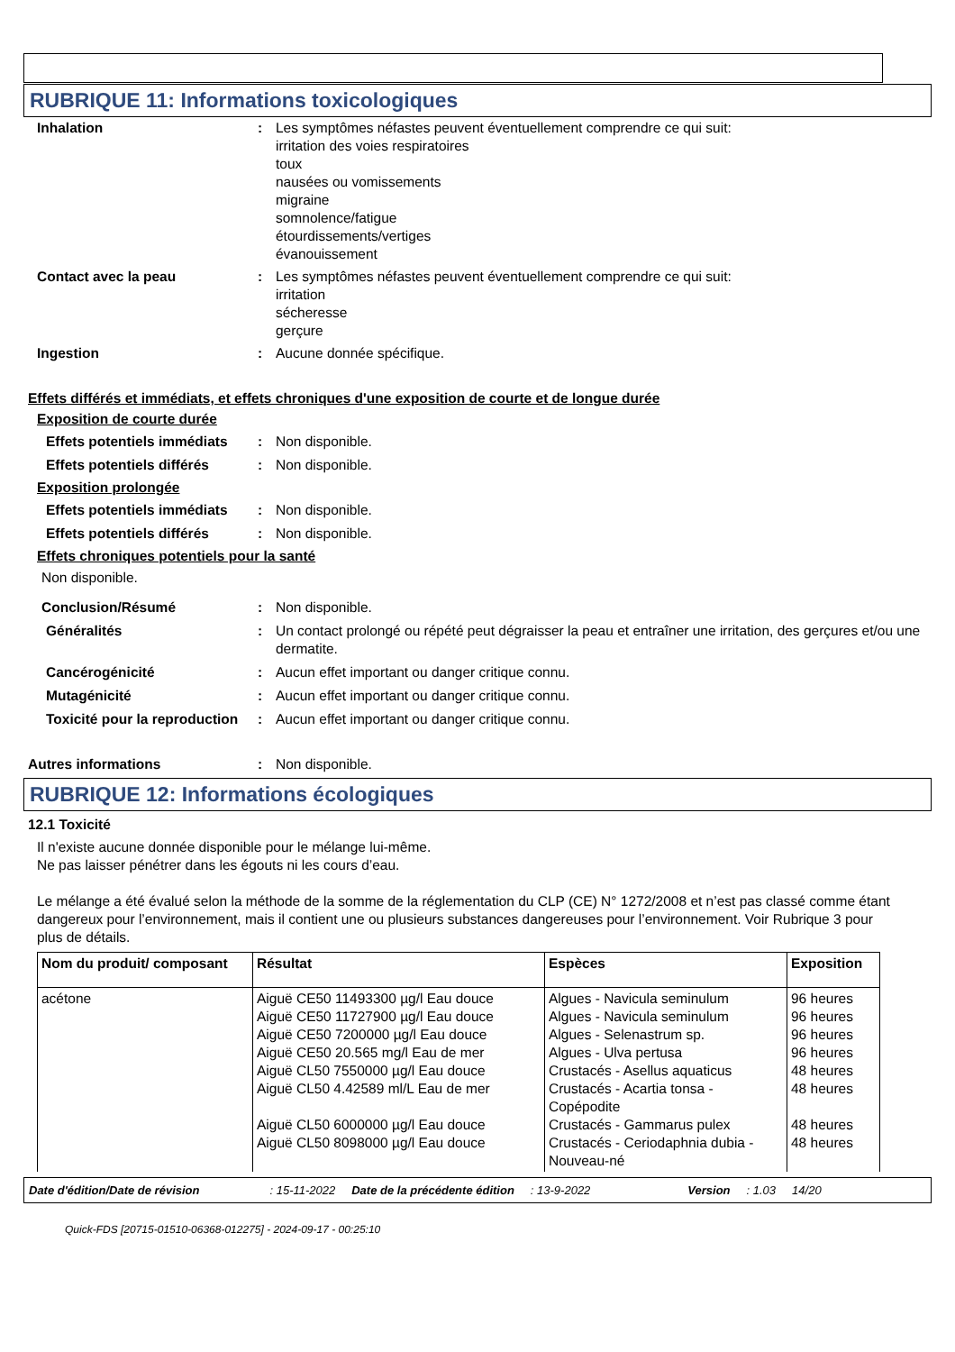RUBRIQUE 11: Informations toxicologiques
Inhalation : Les symptômes néfastes peuvent éventuellement comprendre ce qui suit:
irritation des voies respiratoires
toux
nausées ou vomissements
migraine
somnolence/fatigue
étourdissements/vertiges
évanouissement
Contact avec la peau : Les symptômes néfastes peuvent éventuellement comprendre ce qui suit:
irritation
sécheresse
gerçure
Ingestion : Aucune donnée spécifique.
Effets différés et immédiats, et effets chroniques d'une exposition de courte et de longue durée
Exposition de courte durée
Effets potentiels immédiats
: Non disponible.
Effets potentiels différés
: Non disponible.
Exposition prolongée
Effets potentiels immédiats
: Non disponible.
Effets potentiels différés
: Non disponible.
Effets chroniques potentiels pour la santé
Non disponible.
Conclusion/Résumé : Non disponible.
Généralités : Un contact prolongé ou répété peut dégraisser la peau et entraîner une irritation, des gerçures et/ou une dermatite.
Cancérogénicité : Aucun effet important ou danger critique connu.
Mutagénicité : Aucun effet important ou danger critique connu.
Toxicité pour la reproduction
: Aucun effet important ou danger critique connu.
Autres informations : Non disponible.
RUBRIQUE 12: Informations écologiques
12.1 Toxicité
Il n'existe aucune donnée disponible pour le mélange lui-même.
Ne pas laisser pénétrer dans les égouts ni les cours d’eau.
Le mélange a été évalué selon la méthode de la somme de la réglementation du CLP (CE) N° 1272/2008 et n’est pas classé comme étant dangereux pour l’environnement, mais il contient une ou plusieurs substances dangereuses pour l’environnement. Voir Rubrique 3 pour plus de détails.
| Nom du produit/ composant | Résultat | Espèces | Exposition |
| --- | --- | --- | --- |
| acétone | Aiguë CE50 11493300 µg/l Eau douce Aiguë CE50 11727900 µg/l Eau douce Aiguë CE50 7200000 µg/l Eau douce Aiguë CE50 20.565 mg/l Eau de mer Aiguë CL50 7550000 µg/l Eau douce Aiguë CL50 4.42589 ml/L Eau de mer Aiguë CL50 6000000 µg/l Eau douce Aiguë CL50 8098000 µg/l Eau douce | Algues - Navicula seminulum Algues - Navicula seminulum Algues - Selenastrum sp. Algues - Ulva pertusa Crustacés - Asellus aquaticus Crustacés - Acartia tonsa - Copépodite Crustacés - Gammarus pulex Crustacés - Ceriodaphnia dubia - Nouveau-né | 96 heures 96 heures 96 heures 96 heures 48 heures 48 heures 48 heures 48 heures |
Date d'édition/Date de révision: 15-11-2022 Date de la précédente édition: 13-9-2022 Version: 1.03 14/20
Quick-FDS [20715-01510-06368-012275] - 2024-09-17 - 00:25:10